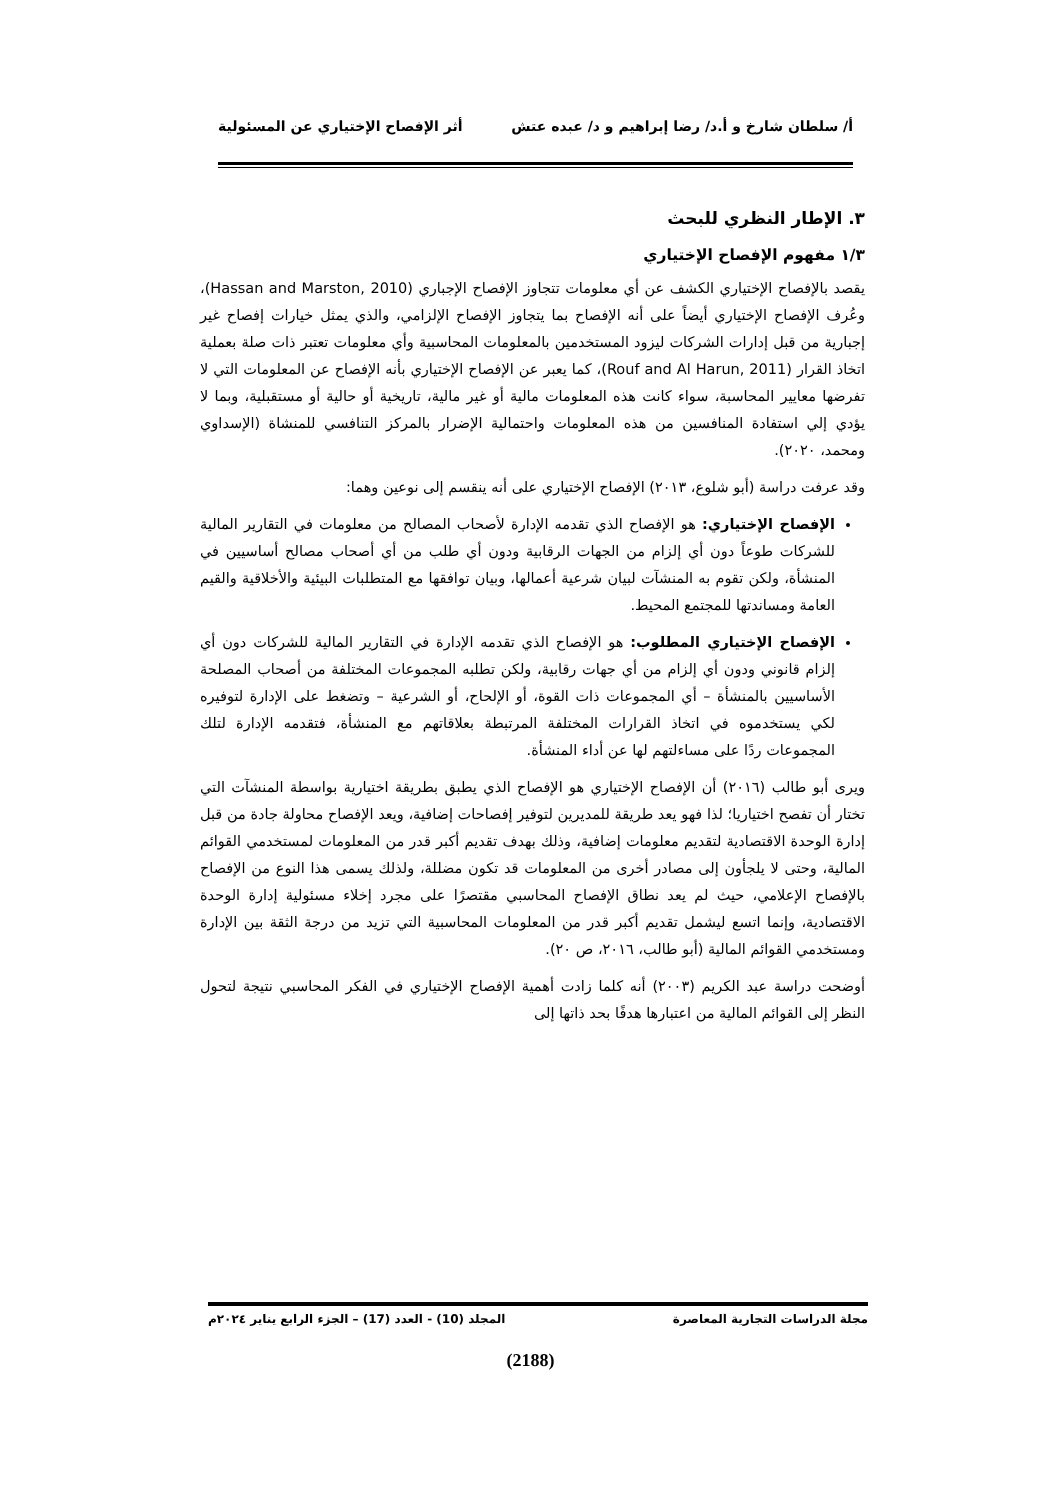أ/ سلطان شارخ و أ.د/ رضا إبراهيم و د/ عبده عتش أثر الإفصاح الإختياري عن المسئولية
٣. الإطار النظري للبحث
١/٣ مفهوم الإفصاح الإختياري
يقصد بالإفصاح الإختياري الكشف عن أي معلومات تتجاوز الإفصاح الإجباري (Hassan and Marston, 2010)، وعُرف الإفصاح الإختياري أيضاً على أنه الإفصاح بما يتجاوز الإفصاح الإلزامي، والذي يمثل خيارات إفصاح غير إجبارية من قبل إدارات الشركات ليزود المستخدمين بالمعلومات المحاسبية وأي معلومات تعتبر ذات صلة بعملية اتخاذ القرار (Rouf and Al Harun, 2011)، كما يعبر عن الإفصاح الإختياري بأنه الإفصاح عن المعلومات التي لا تفرضها معايير المحاسبة، سواء كانت هذه المعلومات مالية أو غير مالية، تاريخية أو حالية أو مستقبلية، وبما لا يؤدي إلي استفادة المنافسين من هذه المعلومات واحتمالية الإضرار بالمركز التنافسي للمنشاة (الإسداوي ومحمد، ٢٠٢٠).
وقد عرفت دراسة (أبو شلوع، ٢٠١٣) الإفصاح الإختياري على أنه ينقسم إلى نوعين وهما:
الإفصاح الإختياري: هو الإفصاح الذي تقدمه الإدارة لأصحاب المصالح من معلومات في التقارير المالية للشركات طوعاً دون أي إلزام من الجهات الرقابية ودون أي طلب من أي أصحاب مصالح أساسيين في المنشأة، ولكن تقوم به المنشآت لبيان شرعية أعمالها، وبيان توافقها مع المتطلبات البيئية والأخلاقية والقيم العامة ومساندتها للمجتمع المحيط.
الإفصاح الإختياري المطلوب: هو الإفصاح الذي تقدمه الإدارة في التقارير المالية للشركات دون أي إلزام قانوني ودون أي إلزام من أي جهات رقابية، ولكن تطلبه المجموعات المختلفة من أصحاب المصلحة الأساسيين بالمنشأة – أي المجموعات ذات القوة، أو الإلحاح، أو الشرعية – وتضغط على الإدارة لتوفيره لكي يستخدموه في اتخاذ القرارات المختلفة المرتبطة بعلاقاتهم مع المنشأة، فتقدمه الإدارة لتلك المجموعات ردًا على مساءلتهم لها عن أداء المنشأة.
ويرى أبو طالب (٢٠١٦) أن الإفصاح الإختياري هو الإفصاح الذي يطبق بطريقة اختيارية بواسطة المنشآت التي تختار أن تفصح اختياريا؛ لذا فهو يعد طريقة للمديرين لتوفير إفصاحات إضافية، ويعد الإفصاح محاولة جادة من قبل إدارة الوحدة الاقتصادية لتقديم معلومات إضافية، وذلك بهدف تقديم أكبر قدر من المعلومات لمستخدمي القوائم المالية، وحتى لا يلجأون إلى مصادر أخرى من المعلومات قد تكون مضللة، ولذلك يسمى هذا النوع من الإفصاح بالإفصاح الإعلامي، حيث لم يعد نطاق الإفصاح المحاسبي مقتصرًا على مجرد إخلاء مسئولية إدارة الوحدة الاقتصادية، وإنما اتسع ليشمل تقديم أكبر قدر من المعلومات المحاسبية التي تزيد من درجة الثقة بين الإدارة ومستخدمي القوائم المالية (أبو طالب، ٢٠١٦، ص ٢٠).
أوضحت دراسة عبد الكريم (٢٠٠٣) أنه كلما زادت أهمية الإفصاح الإختياري في الفكر المحاسبي نتيجة لتحول النظر إلى القوائم المالية من اعتبارها هدفًا بحد ذاتها إلى
مجلة الدراسات التجارية المعاصرة المجلد (10) - العدد (17) – الجزء الرابع يناير ٢٠٢٤م
(2188)